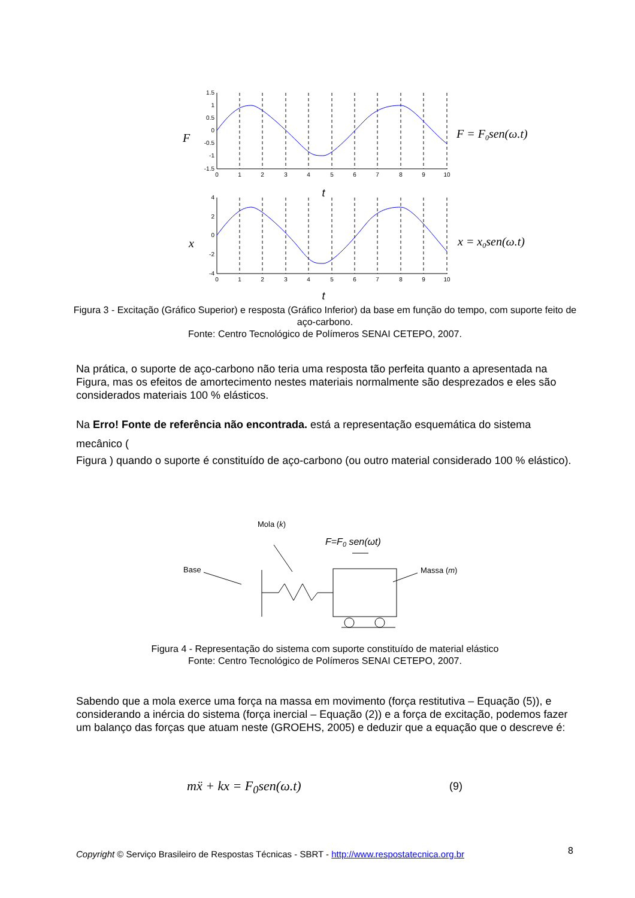1.5
1
0.5
0
-0.5
-1
-1.5
4
2
0
-2
-4
0
1
2
3
4
5
6
7
8
9
10
0
1
2
3
4
5
6
7
8
9
10
t
t
F
x
F = F0sen(ω.t)
x = x0sen(ω.t)
Mola (k)
Base
Massa (m)
F=F0 sen(ωt)
Figura 3 - Excitação (Gráfico Superior) e resposta (Gráfico Inferior) da base em função do tempo, com suporte feito de aço-carbono.
Fonte: Centro Tecnológico de Polímeros SENAI CETEPO, 2007.
Na prática, o suporte de aço-carbono não teria uma resposta tão perfeita quanto a apresentada na Figura, mas os efeitos de amortecimento nestes materiais normalmente são desprezados e eles são considerados materiais 100 % elásticos.
Na Erro! Fonte de referência não encontrada. está a representação esquemática do sistema mecânico (
Figura ) quando o suporte é constituído de aço-carbono (ou outro material considerado 100 % elástico).
Figura 4 - Representação do sistema com suporte constituído de material elástico
Fonte: Centro Tecnológico de Polímeros SENAI CETEPO, 2007.
Sabendo que a mola exerce uma força na massa em movimento (força restitutiva – Equação (5)), e considerando a inércia do sistema (força inercial – Equação (2)) e a força de excitação, podemos fazer um balanço das forças que atuam neste (GROEHS, 2005) e deduzir que a equação que o descreve é:
mẍ + kx = F<sub>0</sub>sen(ω.t) (9)
Copyright © Serviço Brasileiro de Respostas Técnicas - SBRT - http://www.respostatecnica.org.br
8